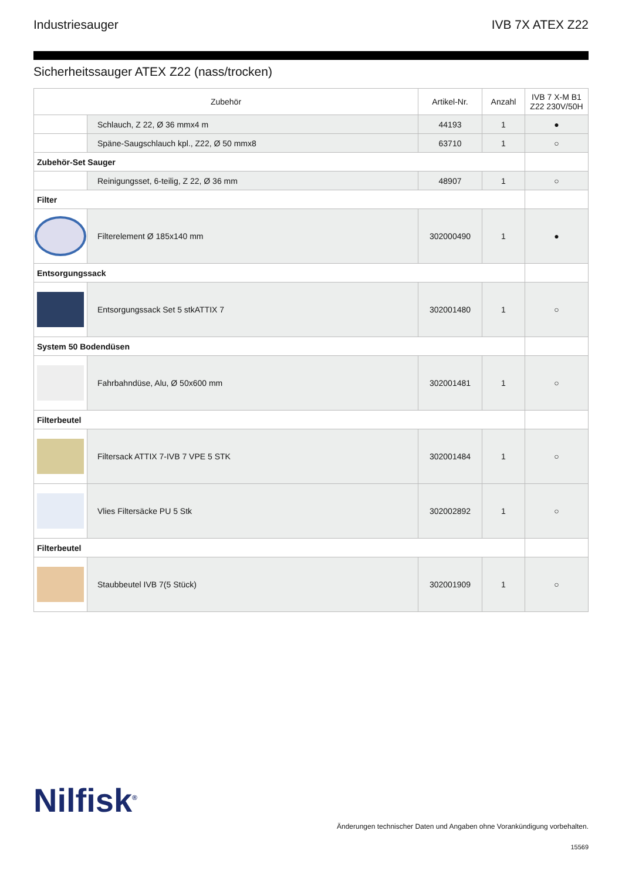Industriesauger IVB 7X ATEX Z22
Sicherheitssauger ATEX Z22 (nass/trocken)
| Zubehör | | Artikel-Nr. | Anzahl | IVB 7 X-M B1 Z22 230V/50H |
| --- | --- | --- | --- | --- |
| | Schlauch, Z 22, Ø 36 mmx4 m | 44193 | 1 | ● |
| | Späne-Saugschlauch kpl., Z22, Ø 50 mmx8 | 63710 | 1 | ○ |
| Zubehör-Set Sauger | | | | |
| | Reinigungsset, 6-teilig, Z 22, Ø 36 mm | 48907 | 1 | ○ |
| Filter | | | | |
| | Filterelement Ø 185x140 mm | 302000490 | 1 | ● |
| Entsorgungssack | | | | |
| | Entsorgungssack Set 5 stkATTIX 7 | 302001480 | 1 | ○ |
| System 50 Bodendüsen | | | | |
| | Fahrbahndüse, Alu, Ø 50x600 mm | 302001481 | 1 | ○ |
| Filterbeutel | | | | |
| | Filtersack ATTIX 7-IVB 7 VPE 5 STK | 302001484 | 1 | ○ |
| | Vlies Filtersäcke PU 5 Stk | 302002892 | 1 | ○ |
| Filterbeutel | | | | |
| | Staubbeutel IVB 7(5 Stück) | 302001909 | 1 | ○ |
Nilfisk<sup>®</sup>
Änderungen technischer Daten und Angaben ohne Vorankündigung vorbehalten.
15569